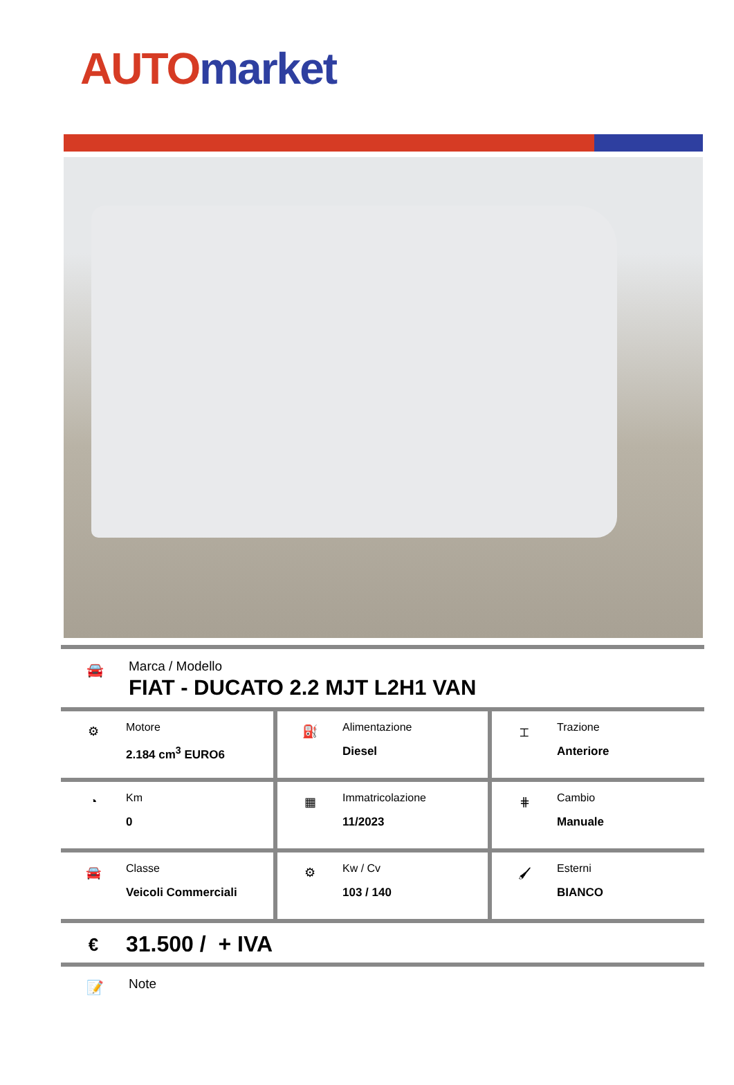AUTO market
🚘
Marca / Modello
FIAT - DUCATO 2.2 MJT L2H1 VAN
| ⚙ Motore 2.184 cm<sup>3</sup> EURO6 | ⛽ Alimentazione Diesel | ⌶ Trazione Anteriore |
| ◔ Km 0 | ▦ Immatricolazione 11/2023 | ⋕ Cambio Manuale |
| 🚘 Classe Veicoli Commerciali | ⚙ Kw / Cv 103 / 140 | 🖌 Esterni BIANCO |
€
31.500 / + IVA
📝
Note